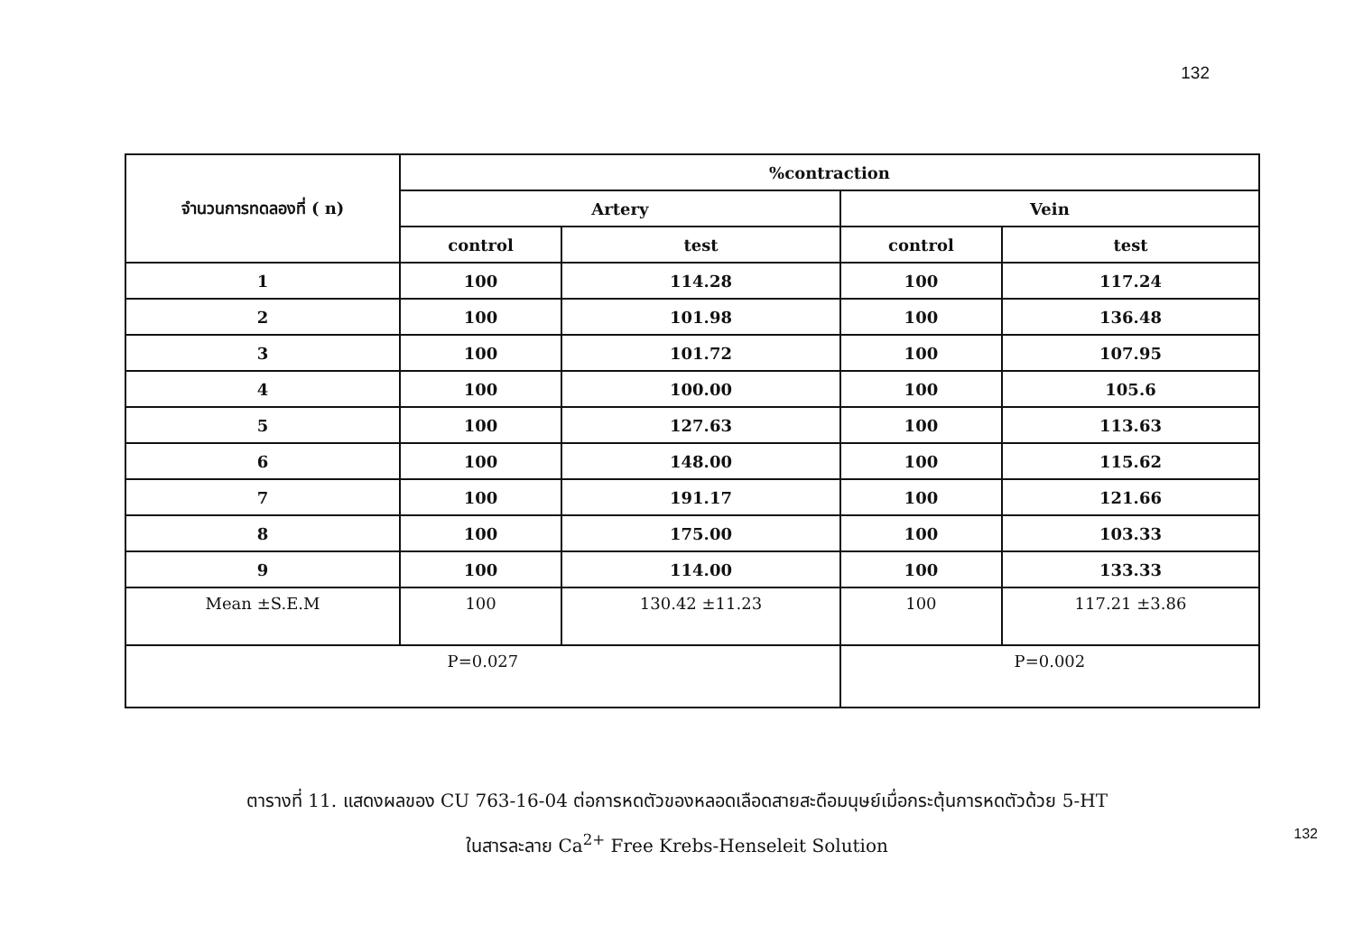132
| จำนวนการทดลองที่ ( n) | %contraction | | | |
| --- | --- | --- | --- | --- |
| | Artery | | Vein | |
| | control | test | control | test |
| 1 | 100 | 114.28 | 100 | 117.24 |
| 2 | 100 | 101.98 | 100 | 136.48 |
| 3 | 100 | 101.72 | 100 | 107.95 |
| 4 | 100 | 100.00 | 100 | 105.6 |
| 5 | 100 | 127.63 | 100 | 113.63 |
| 6 | 100 | 148.00 | 100 | 115.62 |
| 7 | 100 | 191.17 | 100 | 121.66 |
| 8 | 100 | 175.00 | 100 | 103.33 |
| 9 | 100 | 114.00 | 100 | 133.33 |
| Mean ±S.E.M | 100 | 130.42 ±11.23 | 100 | 117.21 ±3.86 |
| P=0.027 | | | P=0.002 | |
ตารางที่ 11. แสดงผลของ CU 763-16-04 ต่อการหดตัวของหลอดเลือดสายสะดือมนุษย์เมื่อกระตุ้นการหดตัวด้วย 5-HT
ในสารละลาย Ca<sup>2+</sup> Free Krebs-Henseleit Solution
132